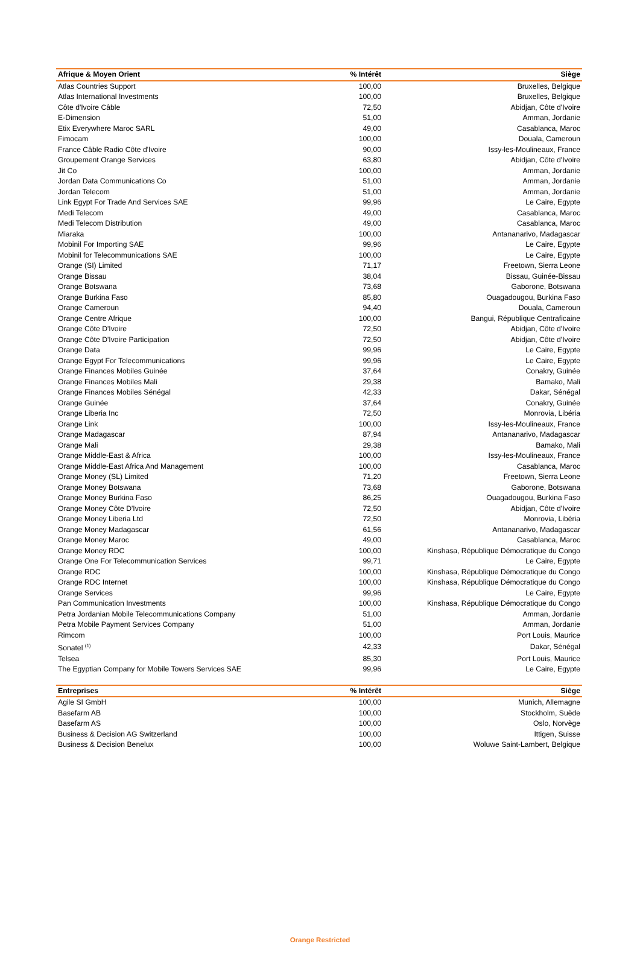| Afrique & Moyen Orient | % Intérêt | Siège |
| --- | --- | --- |
| Atlas Countries Support | 100,00 | Bruxelles, Belgique |
| Atlas International Investments | 100,00 | Bruxelles, Belgique |
| Côte d'Ivoire Câble | 72,50 | Abidjan, Côte d'Ivoire |
| E-Dimension | 51,00 | Amman, Jordanie |
| Etix Everywhere Maroc SARL | 49,00 | Casablanca, Maroc |
| Fimocam | 100,00 | Douala, Cameroun |
| France Câble Radio Côte d'Ivoire | 90,00 | Issy-les-Moulineaux, France |
| Groupement Orange Services | 63,80 | Abidjan, Côte d'Ivoire |
| Jit Co | 100,00 | Amman, Jordanie |
| Jordan Data Communications Co | 51,00 | Amman, Jordanie |
| Jordan Telecom | 51,00 | Amman, Jordanie |
| Link Egypt For Trade And Services SAE | 99,96 | Le Caire, Egypte |
| Medi Telecom | 49,00 | Casablanca, Maroc |
| Medi Telecom Distribution | 49,00 | Casablanca, Maroc |
| Miaraka | 100,00 | Antananarivo, Madagascar |
| Mobinil For Importing SAE | 99,96 | Le Caire, Egypte |
| Mobinil for Telecommunications SAE | 100,00 | Le Caire, Egypte |
| Orange (SI) Limited | 71,17 | Freetown, Sierra Leone |
| Orange Bissau | 38,04 | Bissau, Guinée-Bissau |
| Orange Botswana | 73,68 | Gaborone, Botswana |
| Orange Burkina Faso | 85,80 | Ouagadougou, Burkina Faso |
| Orange Cameroun | 94,40 | Douala, Cameroun |
| Orange Centre Afrique | 100,00 | Bangui, République Centraficaine |
| Orange Côte D'Ivoire | 72,50 | Abidjan, Côte d'Ivoire |
| Orange Côte D'Ivoire Participation | 72,50 | Abidjan, Côte d'Ivoire |
| Orange Data | 99,96 | Le Caire, Egypte |
| Orange Egypt For Telecommunications | 99,96 | Le Caire, Egypte |
| Orange Finances Mobiles Guinée | 37,64 | Conakry, Guinée |
| Orange Finances Mobiles Mali | 29,38 | Bamako, Mali |
| Orange Finances Mobiles Sénégal | 42,33 | Dakar, Sénégal |
| Orange Guinée | 37,64 | Conakry, Guinée |
| Orange Liberia Inc | 72,50 | Monrovia, Libéria |
| Orange Link | 100,00 | Issy-les-Moulineaux, France |
| Orange Madagascar | 87,94 | Antananarivo, Madagascar |
| Orange Mali | 29,38 | Bamako, Mali |
| Orange Middle-East & Africa | 100,00 | Issy-les-Moulineaux, France |
| Orange Middle-East Africa And Management | 100,00 | Casablanca, Maroc |
| Orange Money (SL) Limited | 71,20 | Freetown, Sierra Leone |
| Orange Money Botswana | 73,68 | Gaborone, Botswana |
| Orange Money Burkina Faso | 86,25 | Ouagadougou, Burkina Faso |
| Orange Money Côte D'Ivoire | 72,50 | Abidjan, Côte d'Ivoire |
| Orange Money Liberia Ltd | 72,50 | Monrovia, Libéria |
| Orange Money Madagascar | 61,56 | Antananarivo, Madagascar |
| Orange Money Maroc | 49,00 | Casablanca, Maroc |
| Orange Money RDC | 100,00 | Kinshasa, République Démocratique du Congo |
| Orange One For Telecommunication Services | 99,71 | Le Caire, Egypte |
| Orange RDC | 100,00 | Kinshasa, République Démocratique du Congo |
| Orange RDC Internet | 100,00 | Kinshasa, République Démocratique du Congo |
| Orange Services | 99,96 | Le Caire, Egypte |
| Pan Communication Investments | 100,00 | Kinshasa, République Démocratique du Congo |
| Petra Jordanian Mobile Telecommunications Company | 51,00 | Amman, Jordanie |
| Petra Mobile Payment Services Company | 51,00 | Amman, Jordanie |
| Rimcom | 100,00 | Port Louis, Maurice |
| Sonatel <sup>(1)</sup> | 42,33 | Dakar, Sénégal |
| Telsea | 85,30 | Port Louis, Maurice |
| The Egyptian Company for Mobile Towers Services SAE | 99,96 | Le Caire, Egypte |
| Entreprises | % Intérêt | Siège |
| --- | --- | --- |
| Agile SI GmbH | 100,00 | Munich, Allemagne |
| Basefarm AB | 100,00 | Stockholm, Suède |
| Basefarm AS | 100,00 | Oslo, Norvège |
| Business & Decision AG Switzerland | 100,00 | Ittigen, Suisse |
| Business & Decision Benelux | 100,00 | Woluwe Saint-Lambert, Belgique |
Orange Restricted